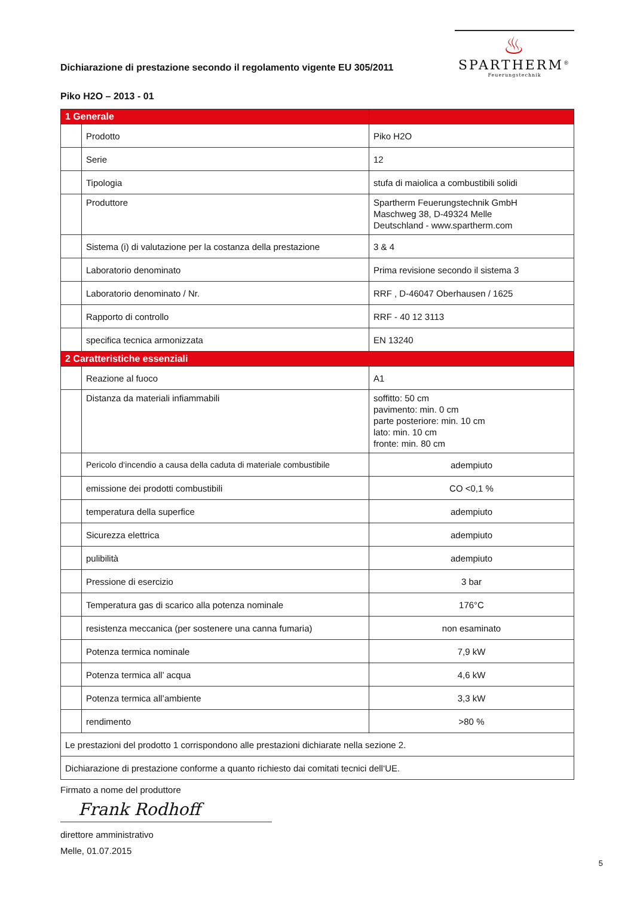Dichiarazione di prestazione secondo il regolamento vigente EU 305/2011
♨
SPARTHERM<sup>®</sup>
Feuerungstechnik
Piko H2O – 2013 - 01
| 1 Generale | | |
| | Prodotto | Piko H2O |
| | Serie | 12 |
| | Tipologia | stufa di maiolica a combustibili solidi |
| | Produttore | Spartherm Feuerungstechnik GmbH Maschweg 38, D-49324 Melle Deutschland - www.spartherm.com |
| | Sistema (i) di valutazione per la costanza della prestazione | 3 & 4 |
| | Laboratorio denominato | Prima revisione secondo il sistema 3 |
| | Laboratorio denominato / Nr. | RRF , D-46047 Oberhausen / 1625 |
| | Rapporto di controllo | RRF - 40 12 3113 |
| | specifica tecnica armonizzata | EN 13240 |
| 2 Caratteristiche essenziali | | |
| | Reazione al fuoco | A1 |
| | Distanza da materiali infiammabili | soffitto: 50 cm pavimento: min. 0 cm parte posteriore: min. 10 cm lato: min. 10 cm fronte: min. 80 cm |
| | Pericolo d‘incendio a causa della caduta di materiale combustibile | adempiuto |
| | emissione dei prodotti combustibili | CO <0,1 % |
| | temperatura della superfice | adempiuto |
| | Sicurezza elettrica | adempiuto |
| | pulibilità | adempiuto |
| | Pressione di esercizio | 3 bar |
| | Temperatura gas di scarico alla potenza nominale | 176°C |
| | resistenza meccanica (per sostenere una canna fumaria) | non esaminato |
| | Potenza termica nominale | 7,9 kW |
| | Potenza termica all’ acqua | 4,6 kW |
| | Potenza termica all’ambiente | 3,3 kW |
| | rendimento | >80 % |
| Le prestazioni del prodotto 1 corrispondono alle prestazioni dichiarate nella sezione 2. | | |
| Dichiarazione di prestazione conforme a quanto richiesto dai comitati tecnici dell‘UE. | | |
Firmato a nome del produttore
Frank Rodhoff
direttore amministrativo
Melle, 01.07.2015
5